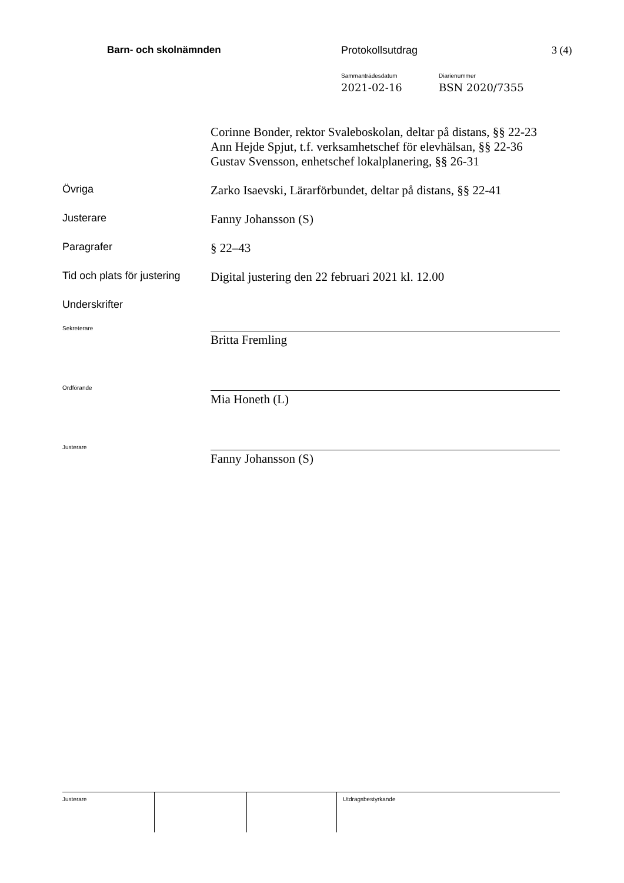Barn- och skolnämnden Protokollsutdrag 3 (4)
Sammanträdesdatum
2021-02-16
Diarienummer
BSN 2020/7355
Corinne Bonder, rektor Svaleboskolan, deltar på distans, §§ 22-23
Ann Hejde Spjut, t.f. verksamhetschef för elevhälsan, §§ 22-36
Gustav Svensson, enhetschef lokalplanering, §§ 26-31
Övriga
Zarko Isaevski, Lärarförbundet, deltar på distans, §§ 22-41
Justerare
Fanny Johansson (S)
Paragrafer
§ 22–43
Tid och plats för justering
Digital justering den 22 februari 2021 kl. 12.00
Underskrifter
Sekreterare
Britta Fremling
Ordförande
Mia Honeth (L)
Justerare
Fanny Johansson (S)
Justerare Utdragsbestyrkande